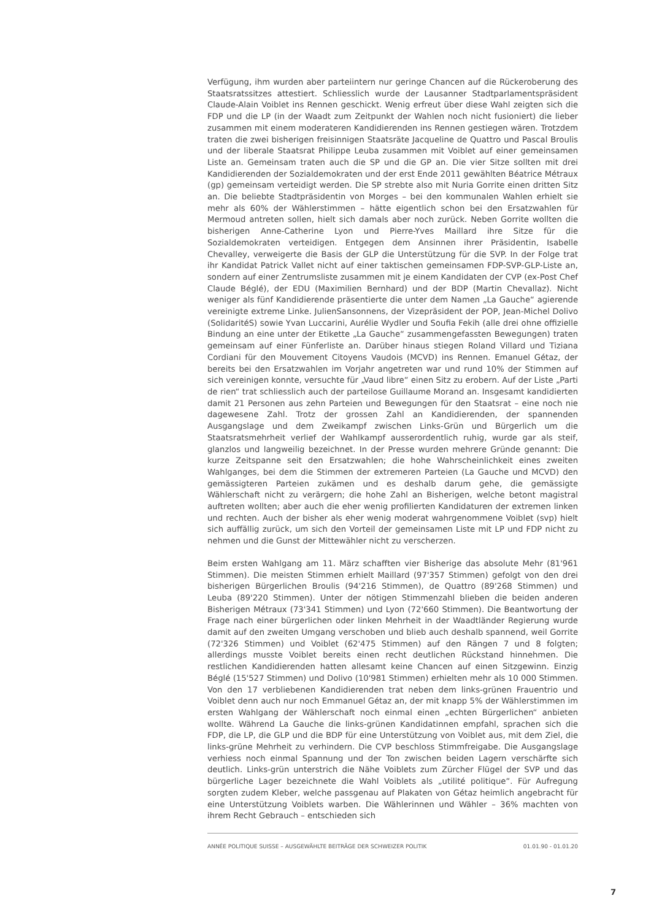Verfügung, ihm wurden aber parteiintern nur geringe Chancen auf die Rückeroberung des Staatsratssitzes attestiert. Schliesslich wurde der Lausanner Stadtparlamentspräsident Claude-Alain Voiblet ins Rennen geschickt. Wenig erfreut über diese Wahl zeigten sich die FDP und die LP (in der Waadt zum Zeitpunkt der Wahlen noch nicht fusioniert) die lieber zusammen mit einem moderateren Kandidierenden ins Rennen gestiegen wären. Trotzdem traten die zwei bisherigen freisinnigen Staatsräte Jacqueline de Quattro und Pascal Broulis und der liberale Staatsrat Philippe Leuba zusammen mit Voiblet auf einer gemeinsamen Liste an. Gemeinsam traten auch die SP und die GP an. Die vier Sitze sollten mit drei Kandidierenden der Sozialdemokraten und der erst Ende 2011 gewählten Béatrice Métraux (gp) gemeinsam verteidigt werden. Die SP strebte also mit Nuria Gorrite einen dritten Sitz an. Die beliebte Stadtpräsidentin von Morges – bei den kommunalen Wahlen erhielt sie mehr als 60% der Wählerstimmen – hätte eigentlich schon bei den Ersatzwahlen für Mermoud antreten sollen, hielt sich damals aber noch zurück. Neben Gorrite wollten die bisherigen Anne-Catherine Lyon und Pierre-Yves Maillard ihre Sitze für die Sozialdemokraten verteidigen. Entgegen dem Ansinnen ihrer Präsidentin, Isabelle Chevalley, verweigerte die Basis der GLP die Unterstützung für die SVP. In der Folge trat ihr Kandidat Patrick Vallet nicht auf einer taktischen gemeinsamen FDP-SVP-GLP-Liste an, sondern auf einer Zentrumsliste zusammen mit je einem Kandidaten der CVP (ex-Post Chef Claude Béglé), der EDU (Maximilien Bernhard) und der BDP (Martin Chevallaz). Nicht weniger als fünf Kandidierende präsentierte die unter dem Namen „La Gauche“ agierende vereinigte extreme Linke. JulienSansonnens, der Vizepräsident der POP, Jean-Michel Dolivo (SolidaritéS) sowie Yvan Luccarini, Aurélie Wydler und Soufia Fekih (alle drei ohne offizielle Bindung an eine unter der Etikette „La Gauche“ zusammengefassten Bewegungen) traten gemeinsam auf einer Fünferliste an. Darüber hinaus stiegen Roland Villard und Tiziana Cordiani für den Mouvement Citoyens Vaudois (MCVD) ins Rennen. Emanuel Gétaz, der bereits bei den Ersatzwahlen im Vorjahr angetreten war und rund 10% der Stimmen auf sich vereinigen konnte, versuchte für „Vaud libre“ einen Sitz zu erobern. Auf der Liste „Parti de rien“ trat schliesslich auch der parteilose Guillaume Morand an. Insgesamt kandidierten damit 21 Personen aus zehn Parteien und Bewegungen für den Staatsrat – eine noch nie dagewesene Zahl. Trotz der grossen Zahl an Kandidierenden, der spannenden Ausgangslage und dem Zweikampf zwischen Links-Grün und Bürgerlich um die Staatsratsmehrheit verlief der Wahlkampf ausserordentlich ruhig, wurde gar als steif, glanzlos und langweilig bezeichnet. In der Presse wurden mehrere Gründe genannt: Die kurze Zeitspanne seit den Ersatzwahlen; die hohe Wahrscheinlichkeit eines zweiten Wahlganges, bei dem die Stimmen der extremeren Parteien (La Gauche und MCVD) den gemässigteren Parteien zukämen und es deshalb darum gehe, die gemässigte Wählerschaft nicht zu verärgern; die hohe Zahl an Bisherigen, welche betont magistral auftreten wollten; aber auch die eher wenig profilierten Kandidaturen der extremen linken und rechten. Auch der bisher als eher wenig moderat wahrgenommene Voiblet (svp) hielt sich auffällig zurück, um sich den Vorteil der gemeinsamen Liste mit LP und FDP nicht zu nehmen und die Gunst der Mittewähler nicht zu verscherzen.
Beim ersten Wahlgang am 11. März schafften vier Bisherige das absolute Mehr (81'961 Stimmen). Die meisten Stimmen erhielt Maillard (97'357 Stimmen) gefolgt von den drei bisherigen Bürgerlichen Broulis (94'216 Stimmen), de Quattro (89'268 Stimmen) und Leuba (89'220 Stimmen). Unter der nötigen Stimmenzahl blieben die beiden anderen Bisherigen Métraux (73'341 Stimmen) und Lyon (72'660 Stimmen). Die Beantwortung der Frage nach einer bürgerlichen oder linken Mehrheit in der Waadtländer Regierung wurde damit auf den zweiten Umgang verschoben und blieb auch deshalb spannend, weil Gorrite (72'326 Stimmen) und Voiblet (62'475 Stimmen) auf den Rängen 7 und 8 folgten; allerdings musste Voiblet bereits einen recht deutlichen Rückstand hinnehmen. Die restlichen Kandidierenden hatten allesamt keine Chancen auf einen Sitzgewinn. Einzig Béglé (15'527 Stimmen) und Dolivo (10'981 Stimmen) erhielten mehr als 10 000 Stimmen. Von den 17 verbliebenen Kandidierenden trat neben dem links-grünen Frauentrio und Voiblet denn auch nur noch Emmanuel Gétaz an, der mit knapp 5% der Wählerstimmen im ersten Wahlgang der Wählerschaft noch einmal einen „echten Bürgerlichen“ anbieten wollte. Während La Gauche die links-grünen Kandidatinnen empfahl, sprachen sich die FDP, die LP, die GLP und die BDP für eine Unterstützung von Voiblet aus, mit dem Ziel, die links-grüne Mehrheit zu verhindern. Die CVP beschloss Stimmfreigabe. Die Ausgangslage verhiess noch einmal Spannung und der Ton zwischen beiden Lagern verschärfte sich deutlich. Links-grün unterstrich die Nähe Voiblets zum Zürcher Flügel der SVP und das bürgerliche Lager bezeichnete die Wahl Voiblets als „utilité politique“. Für Aufregung sorgten zudem Kleber, welche passgenau auf Plakaten von Gétaz heimlich angebracht für eine Unterstützung Voiblets warben. Die Wählerinnen und Wähler – 36% machten von ihrem Recht Gebrauch – entschieden sich
ANNÉE POLITIQUE SUISSE – AUSGEWÄHLTE BEITRÄGE DER SCHWEIZER POLITIK 01.01.90 - 01.01.20
7